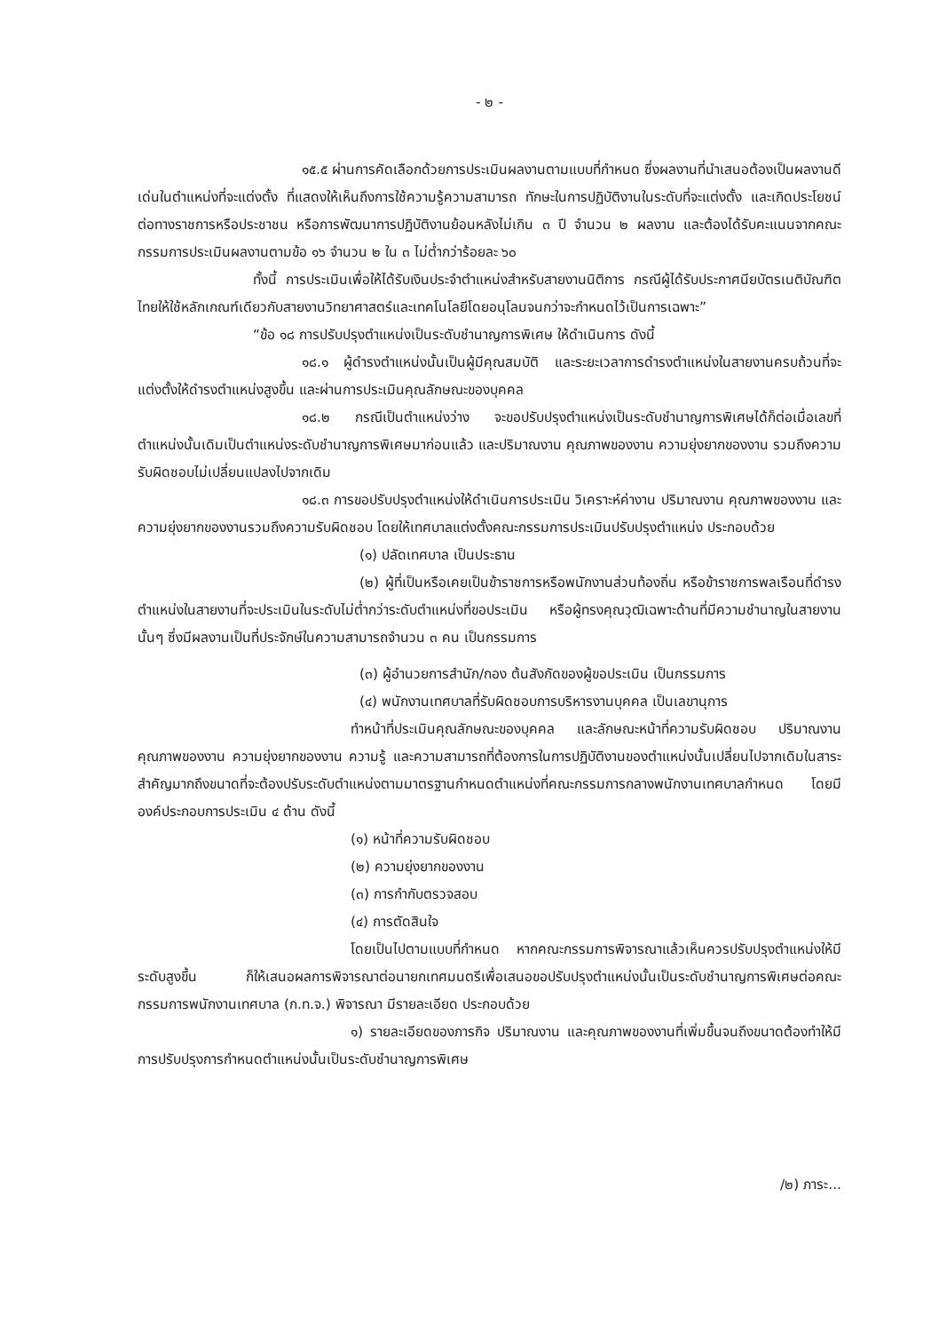- ๒ -
๑๕.๕ ผ่านการคัดเลือกด้วยการประเมินผลงานตามแบบที่กำหนด ซึ่งผลงานที่นำเสนอต้องเป็นผลงานดีเด่นในตำแหน่งที่จะแต่งตั้ง ที่แสดงให้เห็นถึงการใช้ความรู้ความสามารถ ทักษะในการปฏิบัติงานในระดับที่จะแต่งตั้ง และเกิดประโยชน์ต่อทางราชการหรือประชาชน หรือการพัฒนาการปฏิบัติงานย้อนหลังไม่เกิน ๓ ปี จำนวน ๒ ผลงาน และต้องได้รับคะแนนจากคณะกรรมการประเมินผลงานตามข้อ ๑๖ จำนวน ๒ ใน ๓ ไม่ต่ำกว่าร้อยละ ๖๐
ทั้งนี้ การประเมินเพื่อให้ได้รับเงินประจำตำแหน่งสำหรับสายงานนิติการ กรณีผู้ได้รับประกาศนียบัตรเนติบัณฑิตไทยให้ใช้หลักเกณฑ์เดียวกับสายงานวิทยาศาสตร์และเทคโนโลยีโดยอนุโลมจนกว่าจะกำหนดไว้เป็นการเฉพาะ”
“ข้อ ๑๘ การปรับปรุงตำแหน่งเป็นระดับชำนาญการพิเศษ ให้ดำเนินการ ดังนี้
๑๘.๑ ผู้ดำรงตำแหน่งนั้นเป็นผู้มีคุณสมบัติ และระยะเวลาการดำรงตำแหน่งในสายงานครบถ้วนที่จะแต่งตั้งให้ดำรงตำแหน่งสูงขึ้น และผ่านการประเมินคุณลักษณะของบุคคล
๑๘.๒ กรณีเป็นตำแหน่งว่าง จะขอปรับปรุงตำแหน่งเป็นระดับชำนาญการพิเศษได้ก็ต่อเมื่อเลขที่ตำแหน่งนั้นเดิมเป็นตำแหน่งระดับชำนาญการพิเศษมาก่อนแล้ว และปริมาณงาน คุณภาพของงาน ความยุ่งยากของงาน รวมถึงความรับผิดชอบไม่เปลี่ยนแปลงไปจากเดิม
๑๘.๓ การขอปรับปรุงตำแหน่งให้ดำเนินการประเมิน วิเคราะห์ค่างาน ปริมาณงาน คุณภาพของงาน และความยุ่งยากของงานรวมถึงความรับผิดชอบ โดยให้เทศบาลแต่งตั้งคณะกรรมการประเมินปรับปรุงตำแหน่ง ประกอบด้วย
(๑) ปลัดเทศบาล เป็นประธาน
(๒) ผู้ที่เป็นหรือเคยเป็นข้าราชการหรือพนักงานส่วนท้องถิ่น หรือข้าราชการพลเรือนที่ดำรงตำแหน่งในสายงานที่จะประเมินในระดับไม่ต่ำกว่าระดับตำแหน่งที่ขอประเมิน หรือผู้ทรงคุณวุฒิเฉพาะด้านที่มีความชำนาญในสายงานนั้นๆ ซึ่งมีผลงานเป็นที่ประจักษ์ในความสามารถจำนวน ๓ คน เป็นกรรมการ
(๓) ผู้อำนวยการสำนัก/กอง ต้นสังกัดของผู้ขอประเมิน เป็นกรรมการ
(๔) พนักงานเทศบาลที่รับผิดชอบการบริหารงานบุคคล เป็นเลขานุการ
ทำหน้าที่ประเมินคุณลักษณะของบุคคล และลักษณะหน้าที่ความรับผิดชอบ ปริมาณงาน คุณภาพของงาน ความยุ่งยากของงาน ความรู้ และความสามารถที่ต้องการในการปฏิบัติงานของตำแหน่งนั้นเปลี่ยนไปจากเดิมในสาระสำคัญมากถึงขนาดที่จะต้องปรับระดับตำแหน่งตามมาตรฐานกำหนดตำแหน่งที่คณะกรรมการกลางพนักงานเทศบาลกำหนด โดยมีองค์ประกอบการประเมิน ๔ ด้าน ดังนี้
(๑) หน้าที่ความรับผิดชอบ
(๒) ความยุ่งยากของงาน
(๓) การกำกับตรวจสอบ
(๔) การตัดสินใจ
โดยเป็นไปตามแบบที่กำหนด หากคณะกรรมการพิจารณาแล้วเห็นควรปรับปรุงตำแหน่งให้มีระดับสูงขึ้น ก็ให้เสนอผลการพิจารณาต่อนายกเทศมนตรีเพื่อเสนอขอปรับปรุงตำแหน่งนั้นเป็นระดับชำนาญการพิเศษต่อคณะกรรมการพนักงานเทศบาล (ก.ท.จ.) พิจารณา มีรายละเอียด ประกอบด้วย
๑) รายละเอียดของภารกิจ ปริมาณงาน และคุณภาพของงานที่เพิ่มขึ้นจนถึงขนาดต้องทำให้มีการปรับปรุงการกำหนดตำแหน่งนั้นเป็นระดับชำนาญการพิเศษ
/๒) ภาระ...